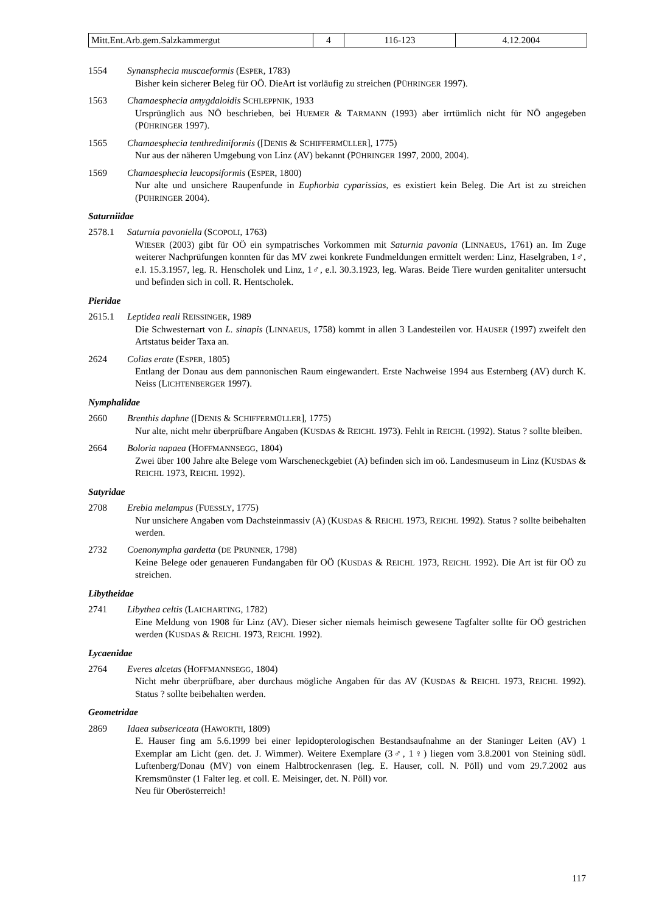| Mitt.Ent.Arb.gem.Salzkammergut | 4 | 116-123 | 4.12.2004 |
1554 Synansphecia muscaeformis (ESPER, 1783)
Bisher kein sicherer Beleg für OÖ. DieArt ist vorläufig zu streichen (PÜHRINGER 1997).
1563 Chamaesphecia amygdaloidis SCHLEPPNIK, 1933
Ursprünglich aus NÖ beschrieben, bei HUEMER & TARMANN (1993) aber irrtümlich nicht für NÖ angegeben (PÜHRINGER 1997).
1565 Chamaesphecia tenthrediniformis ([DENIS & SCHIFFERMÜLLER], 1775)
Nur aus der näheren Umgebung von Linz (AV) bekannt (PÜHRINGER 1997, 2000, 2004).
1569 Chamaesphecia leucopsiformis (ESPER, 1800)
Nur alte und unsichere Raupenfunde in Euphorbia cyparissias, es existiert kein Beleg. Die Art ist zu streichen (PÜHRINGER 2004).
Saturniidae
2578.1 Saturnia pavoniella (SCOPOLI, 1763)
WIESER (2003) gibt für OÖ ein sympatrisches Vorkommen mit Saturnia pavonia (LINNAEUS, 1761) an. Im Zuge weiterer Nachprüfungen konnten für das MV zwei konkrete Fundmeldungen ermittelt werden: Linz, Haselgraben, 1♂, e.l. 15.3.1957, leg. R. Henscholek und Linz, 1♂, e.l. 30.3.1923, leg. Waras. Beide Tiere wurden genitaliter untersucht und befinden sich in coll. R. Hentscholek.
Pieridae
2615.1 Leptidea reali REISSINGER, 1989
Die Schwesternart von L. sinapis (LINNAEUS, 1758) kommt in allen 3 Landesteilen vor. HAUSER (1997) zweifelt den Artstatus beider Taxa an.
2624 Colias erate (ESPER, 1805)
Entlang der Donau aus dem pannonischen Raum eingewandert. Erste Nachweise 1994 aus Esternberg (AV) durch K. Neiss (LICHTENBERGER 1997).
Nymphalidae
2660 Brenthis daphne ([DENIS & SCHIFFERMÜLLER], 1775)
Nur alte, nicht mehr überprüfbare Angaben (KUSDAS & REICHL 1973). Fehlt in REICHL (1992). Status ? sollte bleiben.
2664 Boloria napaea (HOFFMANNSEGG, 1804)
Zwei über 100 Jahre alte Belege vom Warscheneckgebiet (A) befinden sich im oö. Landesmuseum in Linz (KUSDAS & REICHL 1973, REICHL 1992).
Satyridae
2708 Erebia melampus (FUESSLY, 1775)
Nur unsichere Angaben vom Dachsteinmassiv (A) (KUSDAS & REICHL 1973, REICHL 1992). Status ? sollte beibehalten werden.
2732 Coenonympha gardetta (DE PRUNNER, 1798)
Keine Belege oder genaueren Fundangaben für OÖ (KUSDAS & REICHL 1973, REICHL 1992). Die Art ist für OÖ zu streichen.
Libytheidae
2741 Libythea celtis (LAICHARTING, 1782)
Eine Meldung von 1908 für Linz (AV). Dieser sicher niemals heimisch gewesene Tagfalter sollte für OÖ gestrichen werden (KUSDAS & REICHL 1973, REICHL 1992).
Lycaenidae
2764 Everes alcetas (HOFFMANNSEGG, 1804)
Nicht mehr überprüfbare, aber durchaus mögliche Angaben für das AV (KUSDAS & REICHL 1973, REICHL 1992). Status ? sollte beibehalten werden.
Geometridae
2869 Idaea subsericeata (HAWORTH, 1809)
E. Hauser fing am 5.6.1999 bei einer lepidopterologischen Bestandsaufnahme an der Staninger Leiten (AV) 1 Exemplar am Licht (gen. det. J. Wimmer). Weitere Exemplare (3♂, 1♀) liegen vom 3.8.2001 von Steining südl. Luftenberg/Donau (MV) von einem Halbtrockenrasen (leg. E. Hauser, coll. N. Pöll) und vom 29.7.2002 aus Kremsmünster (1 Falter leg. et coll. E. Meisinger, det. N. Pöll) vor.
Neu für Oberösterreich!
117